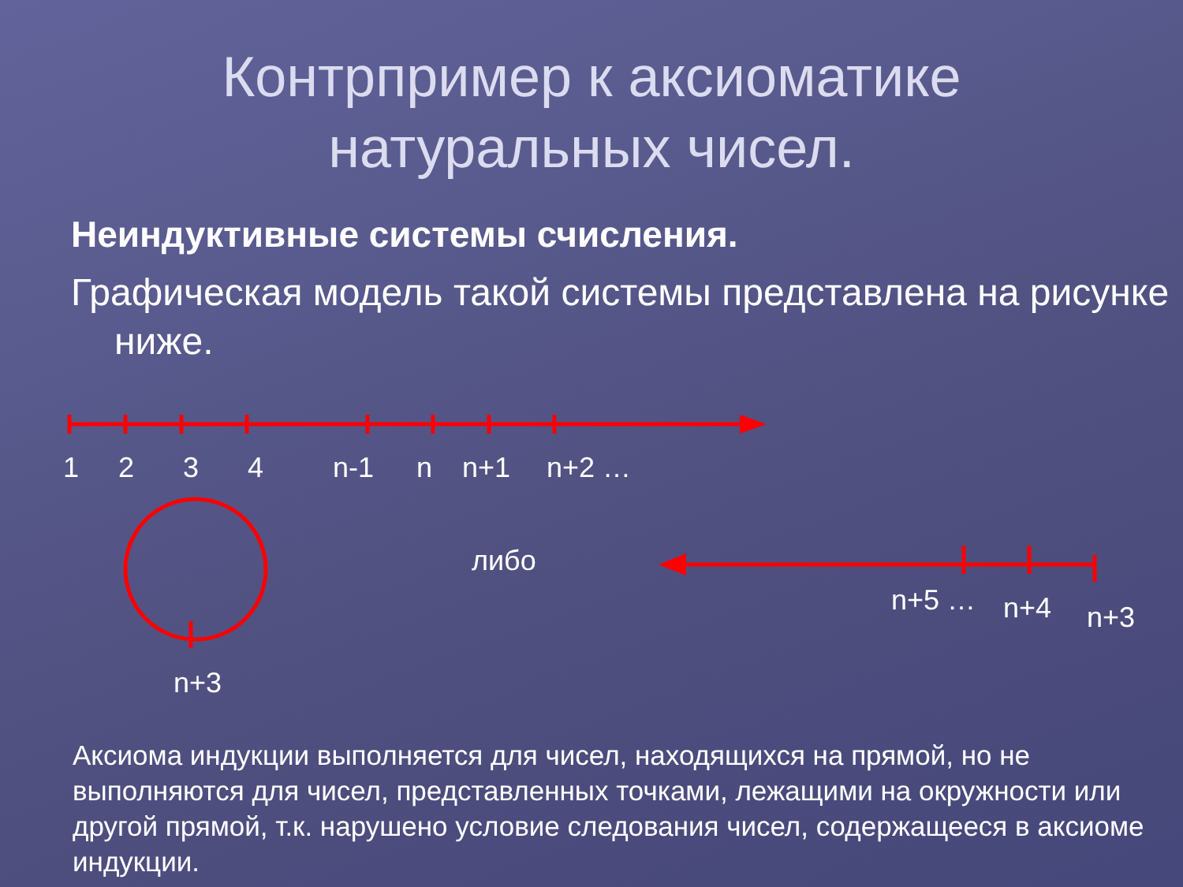Контрпример к аксиоматике
натуральных чисел.
Неиндуктивные системы счисления.
Графическая модель такой системы представлена на рисунке ниже.
1 2 3 4 n-1 n n+1 n+2 …
либо
n+5 … n+4 n+3
n+3
Аксиома индукции выполняется для чисел, находящихся на прямой, но не выполняются для чисел, представленных точками, лежащими на окружности или другой прямой, т.к. нарушено условие следования чисел, содержащееся в аксиоме индукции.